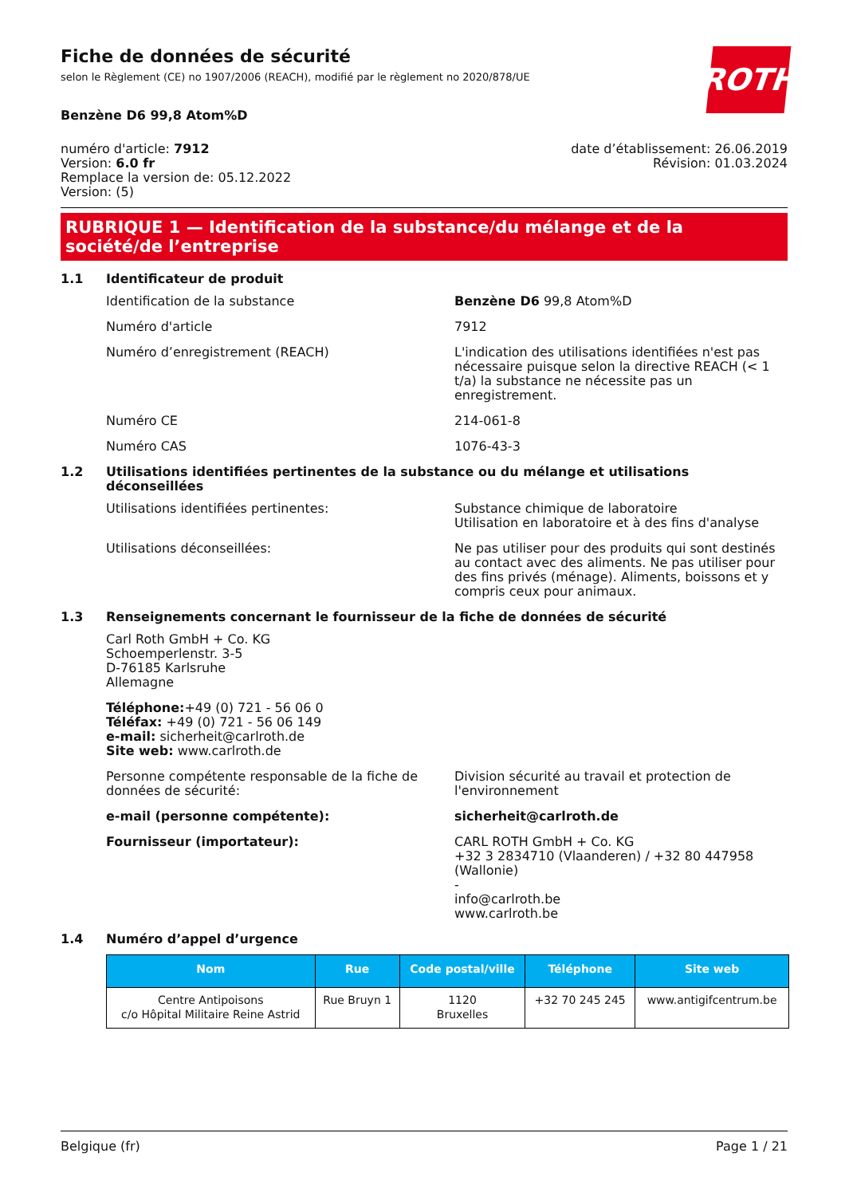ROTH
Fiche de données de sécurité
selon le Règlement (CE) no 1907/2006 (REACH), modifié par le règlement no 2020/878/UE
Benzène D6 99,8 Atom%D
numéro d'article: 7912
Version: 6.0 fr
Remplace la version de: 05.12.2022
Version: (5)
date d’établissement: 26.06.2019
Révision: 01.03.2024
RUBRIQUE 1 — Identification de la substance/du mélange et de la société/de l’entreprise
1.1 Identificateur de produit
Identification de la substance Benzène D6 99,8 Atom%D
Numéro d'article 7912
Numéro d’enregistrement (REACH) L'indication des utilisations identifiées n'est pas nécessaire puisque selon la directive REACH (< 1 t/a) la substance ne nécessite pas un enregistrement.
Numéro CE 214-061-8
Numéro CAS 1076-43-3
1.2 Utilisations identifiées pertinentes de la substance ou du mélange et utilisations déconseillées
Utilisations identifiées pertinentes: Substance chimique de laboratoire
Utilisation en laboratoire et à des fins d'analyse
Utilisations déconseillées: Ne pas utiliser pour des produits qui sont destinés au contact avec des aliments. Ne pas utiliser pour des fins privés (ménage). Aliments, boissons et y compris ceux pour animaux.
1.3 Renseignements concernant le fournisseur de la fiche de données de sécurité
Carl Roth GmbH + Co. KG
Schoemperlenstr. 3-5
D-76185 Karlsruhe
Allemagne
Téléphone:+49 (0) 721 - 56 06 0
Téléfax: +49 (0) 721 - 56 06 149
e-mail: sicherheit@carlroth.de
Site web: www.carlroth.de
Personne compétente responsable de la fiche de données de sécurité:
Division sécurité au travail et protection de l'environnement
e-mail (personne compétente): sicherheit@carlroth.de
Fournisseur (importateur): CARL ROTH GmbH + Co. KG
+32 3 2834710 (Vlaanderen) / +32 80 447958 (Wallonie)
-
info@carlroth.be
www.carlroth.be
1.4 Numéro d’appel d’urgence
| Nom | Rue | Code postal/ville | Téléphone | Site web |
| --- | --- | --- | --- | --- |
| Centre Antipoisons c/o Hôpital Militaire Reine Astrid | Rue Bruyn 1 | 1120 Bruxelles | +32 70 245 245 | www.antigifcentrum.be |
Belgique (fr) Page 1 / 21